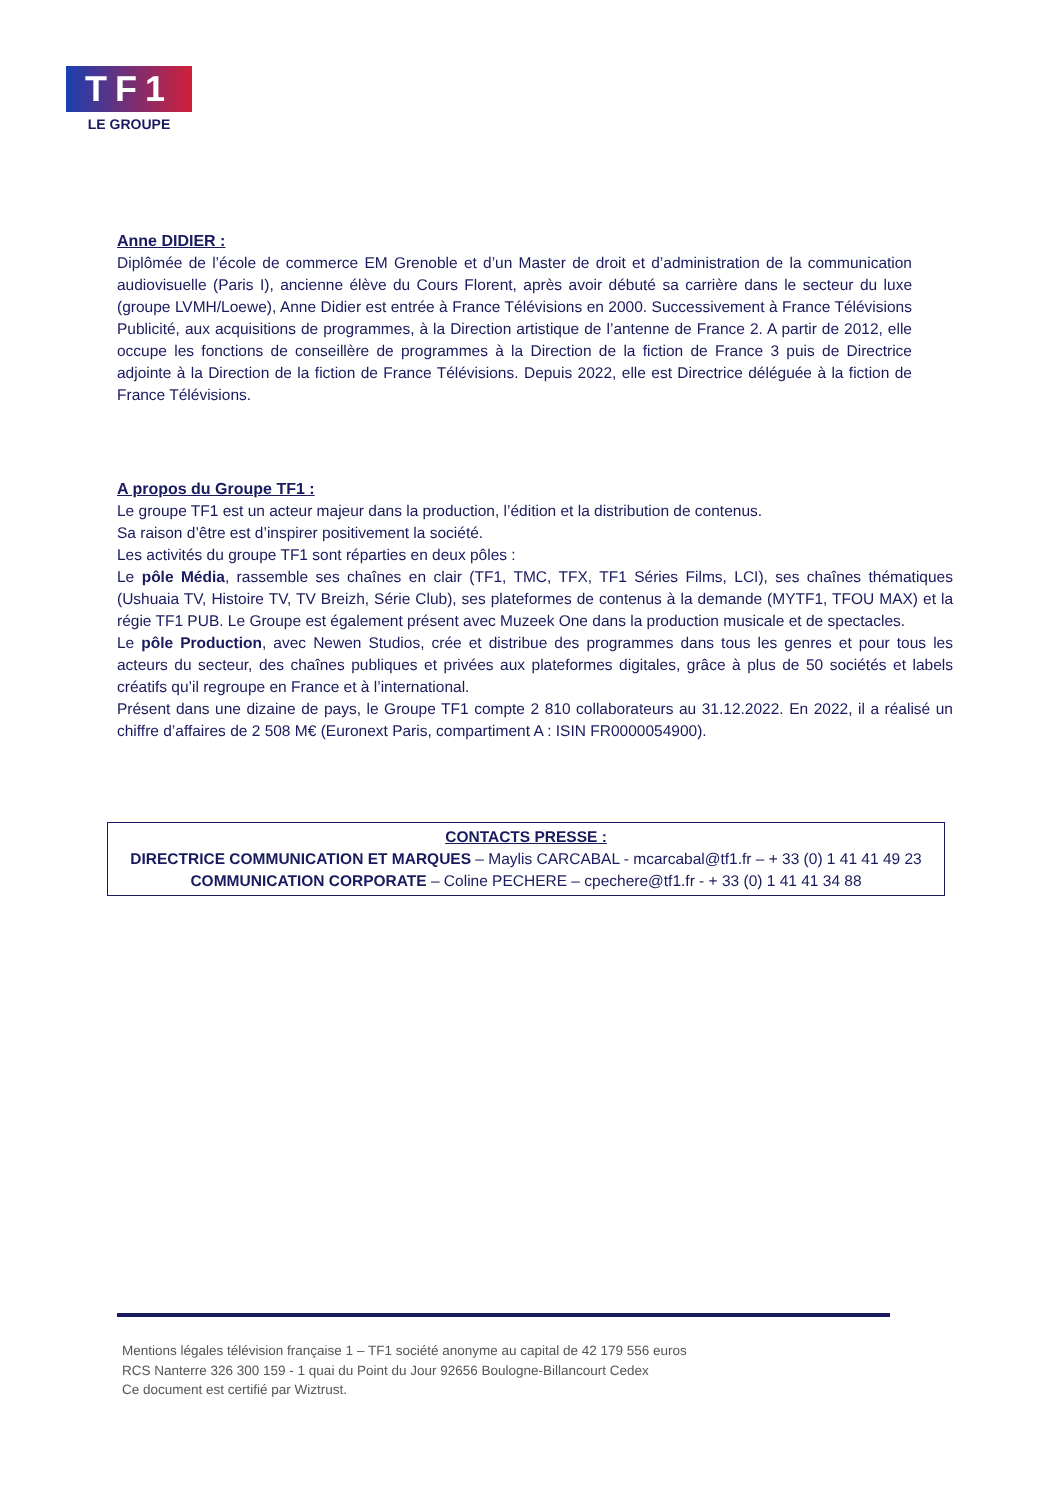TF1
LE GROUPE
Anne DIDIER :
Diplômée de l’école de commerce EM Grenoble et d’un Master de droit et d’administration de la communication audiovisuelle (Paris I), ancienne élève du Cours Florent, après avoir débuté sa carrière dans le secteur du luxe (groupe LVMH/Loewe), Anne Didier est entrée à France Télévisions en 2000. Successivement à France Télévisions Publicité, aux acquisitions de programmes, à la Direction artistique de l’antenne de France 2. A partir de 2012, elle occupe les fonctions de conseillère de programmes à la Direction de la fiction de France 3 puis de Directrice adjointe à la Direction de la fiction de France Télévisions. Depuis 2022, elle est Directrice déléguée à la fiction de France Télévisions.
A propos du Groupe TF1 :
Le groupe TF1 est un acteur majeur dans la production, l’édition et la distribution de contenus.
Sa raison d’être est d’inspirer positivement la société.
Les activités du groupe TF1 sont réparties en deux pôles :
Le pôle Média, rassemble ses chaînes en clair (TF1, TMC, TFX, TF1 Séries Films, LCI), ses chaînes thématiques (Ushuaia TV, Histoire TV, TV Breizh, Série Club), ses plateformes de contenus à la demande (MYTF1, TFOU MAX) et la régie TF1 PUB. Le Groupe est également présent avec Muzeek One dans la production musicale et de spectacles.
Le pôle Production, avec Newen Studios, crée et distribue des programmes dans tous les genres et pour tous les acteurs du secteur, des chaînes publiques et privées aux plateformes digitales, grâce à plus de 50 sociétés et labels créatifs qu’il regroupe en France et à l’international.
Présent dans une dizaine de pays, le Groupe TF1 compte 2 810 collaborateurs au 31.12.2022. En 2022, il a réalisé un chiffre d’affaires de 2 508 M€ (Euronext Paris, compartiment A : ISIN FR0000054900).
CONTACTS PRESSE :
DIRECTRICE COMMUNICATION ET MARQUES – Maylis CARCABAL - mcarcabal@tf1.fr – + 33 (0) 1 41 41 49 23
COMMUNICATION CORPORATE – Coline PECHERE – cpechere@tf1.fr - + 33 (0) 1 41 41 34 88
Mentions légales télévision française 1 – TF1 société anonyme au capital de 42 179 556 euros
RCS Nanterre 326 300 159 - 1 quai du Point du Jour 92656 Boulogne-Billancourt Cedex
Ce document est certifié par Wiztrust.